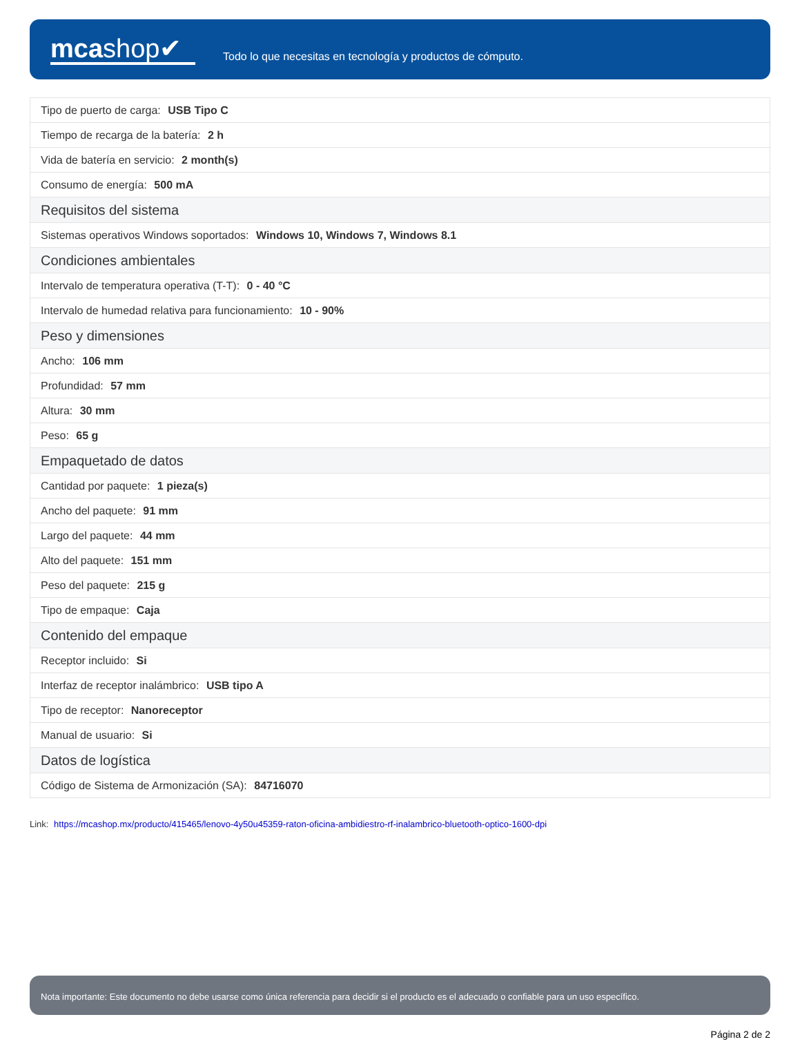mcashop✔
Todo lo que necesitas en tecnología y productos de cómputo.
| Tipo de puerto de carga: USB Tipo C |
| Tiempo de recarga de la batería: 2 h |
| Vida de batería en servicio: 2 month(s) |
| Consumo de energía: 500 mA |
| Requisitos del sistema |
| Sistemas operativos Windows soportados: Windows 10, Windows 7, Windows 8.1 |
| Condiciones ambientales |
| Intervalo de temperatura operativa (T-T): 0 - 40 °C |
| Intervalo de humedad relativa para funcionamiento: 10 - 90% |
| Peso y dimensiones |
| Ancho: 106 mm |
| Profundidad: 57 mm |
| Altura: 30 mm |
| Peso: 65 g |
| Empaquetado de datos |
| Cantidad por paquete: 1 pieza(s) |
| Ancho del paquete: 91 mm |
| Largo del paquete: 44 mm |
| Alto del paquete: 151 mm |
| Peso del paquete: 215 g |
| Tipo de empaque: Caja |
| Contenido del empaque |
| Receptor incluido: Si |
| Interfaz de receptor inalámbrico: USB tipo A |
| Tipo de receptor: Nanoreceptor |
| Manual de usuario: Si |
| Datos de logística |
| Código de Sistema de Armonización (SA): 84716070 |
Link: https://mcashop.mx/producto/415465/lenovo-4y50u45359-raton-oficina-ambidiestro-rf-inalambrico-bluetooth-optico-1600-dpi
Nota importante: Este documento no debe usarse como única referencia para decidir si el producto es el adecuado o confiable para un uso específico.
Página 2 de 2